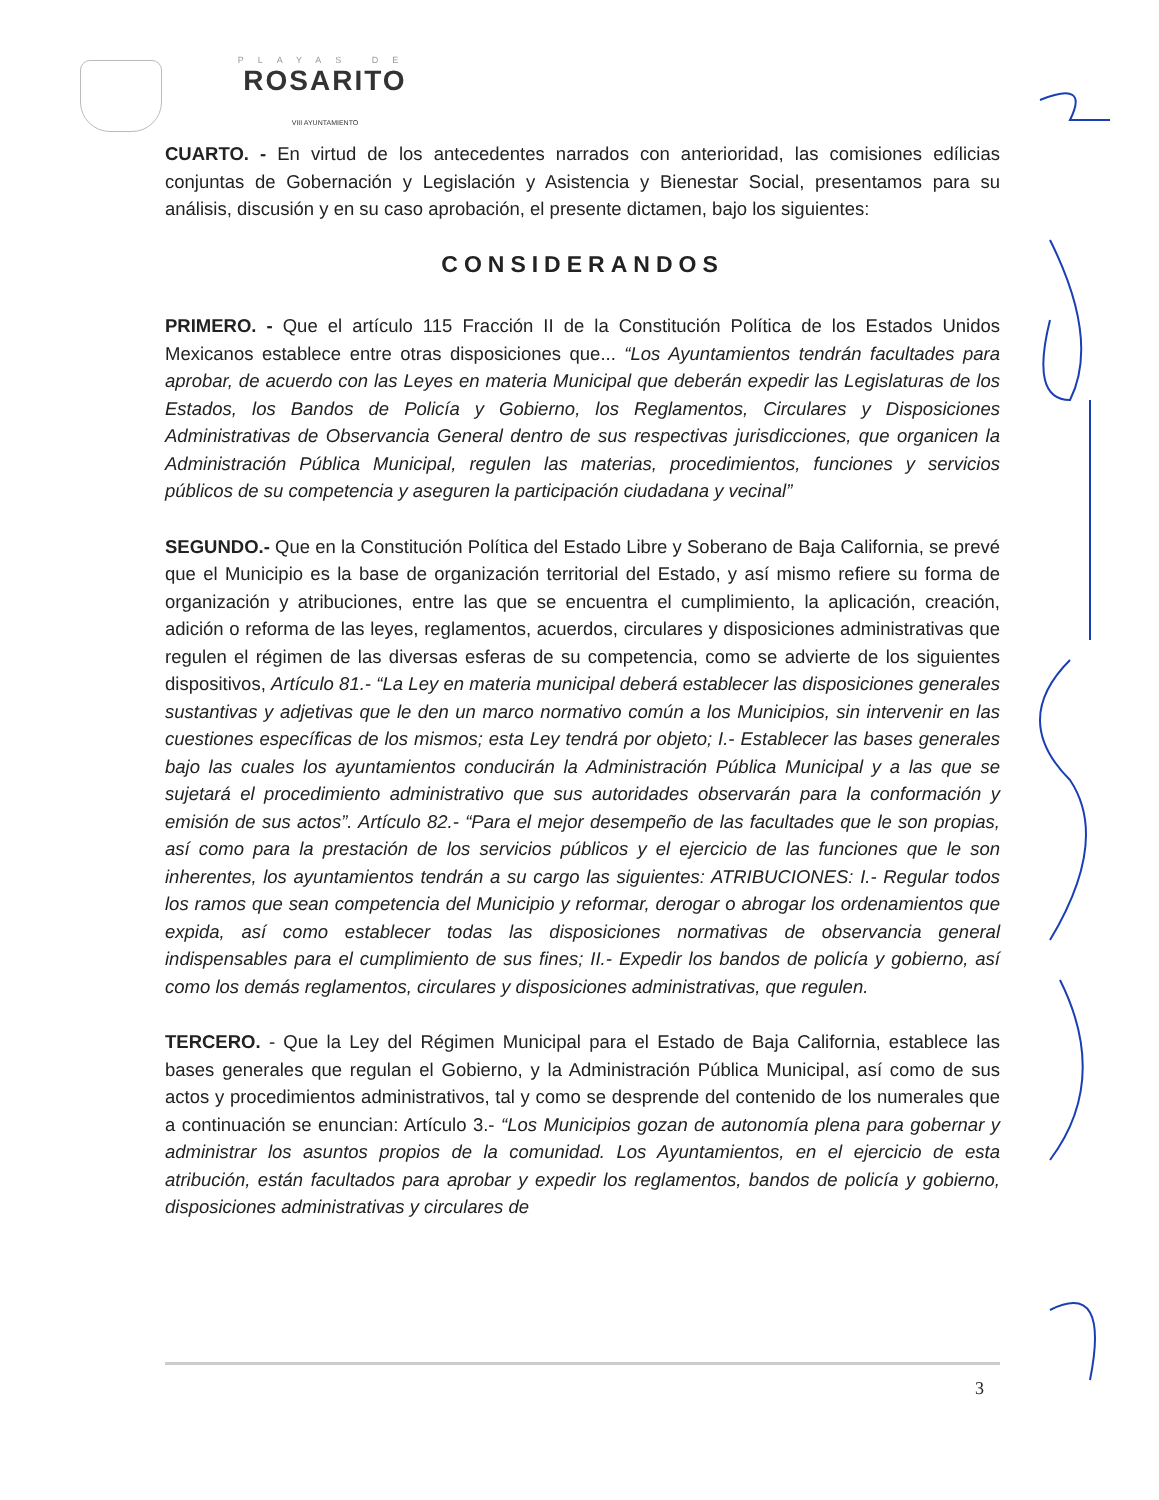PLAYAS DE
ROSARITO
VIII AYUNTAMIENTO
CUARTO. - En virtud de los antecedentes narrados con anterioridad, las comisiones edílicias conjuntas de Gobernación y Legislación y Asistencia y Bienestar Social, presentamos para su análisis, discusión y en su caso aprobación, el presente dictamen, bajo los siguientes:
CONSIDERANDOS
PRIMERO. - Que el artículo 115 Fracción II de la Constitución Política de los Estados Unidos Mexicanos establece entre otras disposiciones que... “Los Ayuntamientos tendrán facultades para aprobar, de acuerdo con las Leyes en materia Municipal que deberán expedir las Legislaturas de los Estados, los Bandos de Policía y Gobierno, los Reglamentos, Circulares y Disposiciones Administrativas de Observancia General dentro de sus respectivas jurisdicciones, que organicen la Administración Pública Municipal, regulen las materias, procedimientos, funciones y servicios públicos de su competencia y aseguren la participación ciudadana y vecinal”
SEGUNDO.- Que en la Constitución Política del Estado Libre y Soberano de Baja California, se prevé que el Municipio es la base de organización territorial del Estado, y así mismo refiere su forma de organización y atribuciones, entre las que se encuentra el cumplimiento, la aplicación, creación, adición o reforma de las leyes, reglamentos, acuerdos, circulares y disposiciones administrativas que regulen el régimen de las diversas esferas de su competencia, como se advierte de los siguientes dispositivos, Artículo 81.- “La Ley en materia municipal deberá establecer las disposiciones generales sustantivas y adjetivas que le den un marco normativo común a los Municipios, sin intervenir en las cuestiones específicas de los mismos; esta Ley tendrá por objeto; I.- Establecer las bases generales bajo las cuales los ayuntamientos conducirán la Administración Pública Municipal y a las que se sujetará el procedimiento administrativo que sus autoridades observarán para la conformación y emisión de sus actos”. Artículo 82.- “Para el mejor desempeño de las facultades que le son propias, así como para la prestación de los servicios públicos y el ejercicio de las funciones que le son inherentes, los ayuntamientos tendrán a su cargo las siguientes: ATRIBUCIONES: I.- Regular todos los ramos que sean competencia del Municipio y reformar, derogar o abrogar los ordenamientos que expida, así como establecer todas las disposiciones normativas de observancia general indispensables para el cumplimiento de sus fines; II.- Expedir los bandos de policía y gobierno, así como los demás reglamentos, circulares y disposiciones administrativas, que regulen.
TERCERO. - Que la Ley del Régimen Municipal para el Estado de Baja California, establece las bases generales que regulan el Gobierno, y la Administración Pública Municipal, así como de sus actos y procedimientos administrativos, tal y como se desprende del contenido de los numerales que a continuación se enuncian: Artículo 3.- “Los Municipios gozan de autonomía plena para gobernar y administrar los asuntos propios de la comunidad. Los Ayuntamientos, en el ejercicio de esta atribución, están facultados para aprobar y expedir los reglamentos, bandos de policía y gobierno, disposiciones administrativas y circulares de
3